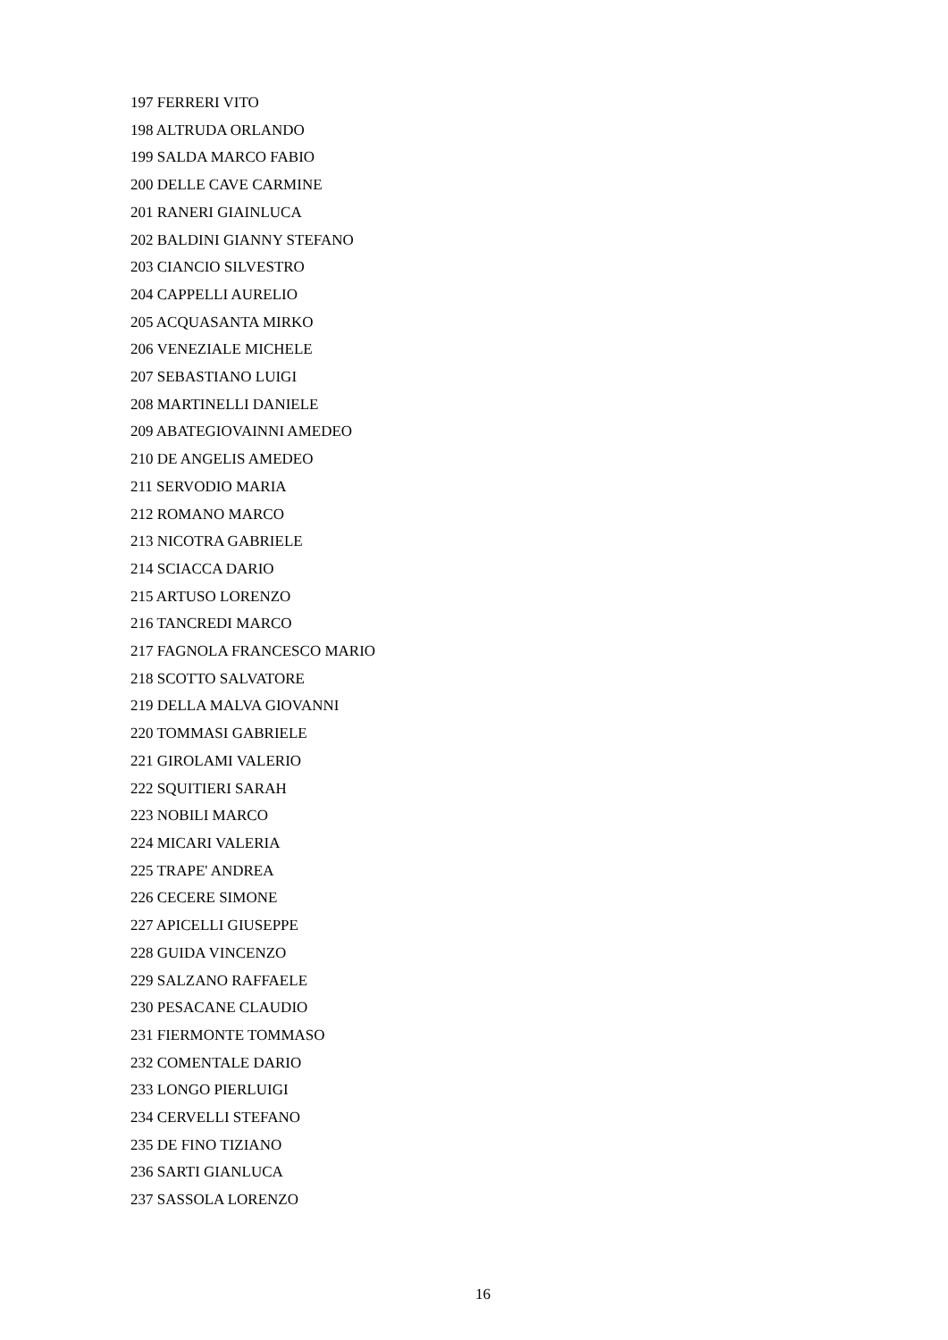197 FERRERI VITO
198 ALTRUDA ORLANDO
199 SALDA MARCO FABIO
200 DELLE CAVE CARMINE
201 RANERI GIAINLUCA
202 BALDINI GIANNY STEFANO
203 CIANCIO SILVESTRO
204 CAPPELLI AURELIO
205 ACQUASANTA MIRKO
206 VENEZIALE MICHELE
207 SEBASTIANO LUIGI
208 MARTINELLI DANIELE
209 ABATEGIOVAINNI AMEDEO
210 DE ANGELIS AMEDEO
211 SERVODIO MARIA
212 ROMANO MARCO
213 NICOTRA GABRIELE
214 SCIACCA DARIO
215 ARTUSO LORENZO
216 TANCREDI MARCO
217 FAGNOLA FRANCESCO MARIO
218 SCOTTO SALVATORE
219 DELLA MALVA GIOVANNI
220 TOMMASI GABRIELE
221 GIROLAMI VALERIO
222 SQUITIERI SARAH
223 NOBILI MARCO
224 MICARI VALERIA
225 TRAPE' ANDREA
226 CECERE SIMONE
227 APICELLI GIUSEPPE
228 GUIDA VINCENZO
229 SALZANO RAFFAELE
230 PESACANE CLAUDIO
231 FIERMONTE TOMMASO
232 COMENTALE DARIO
233 LONGO PIERLUIGI
234 CERVELLI STEFANO
235 DE FINO TIZIANO
236 SARTI GIANLUCA
237 SASSOLA LORENZO
16